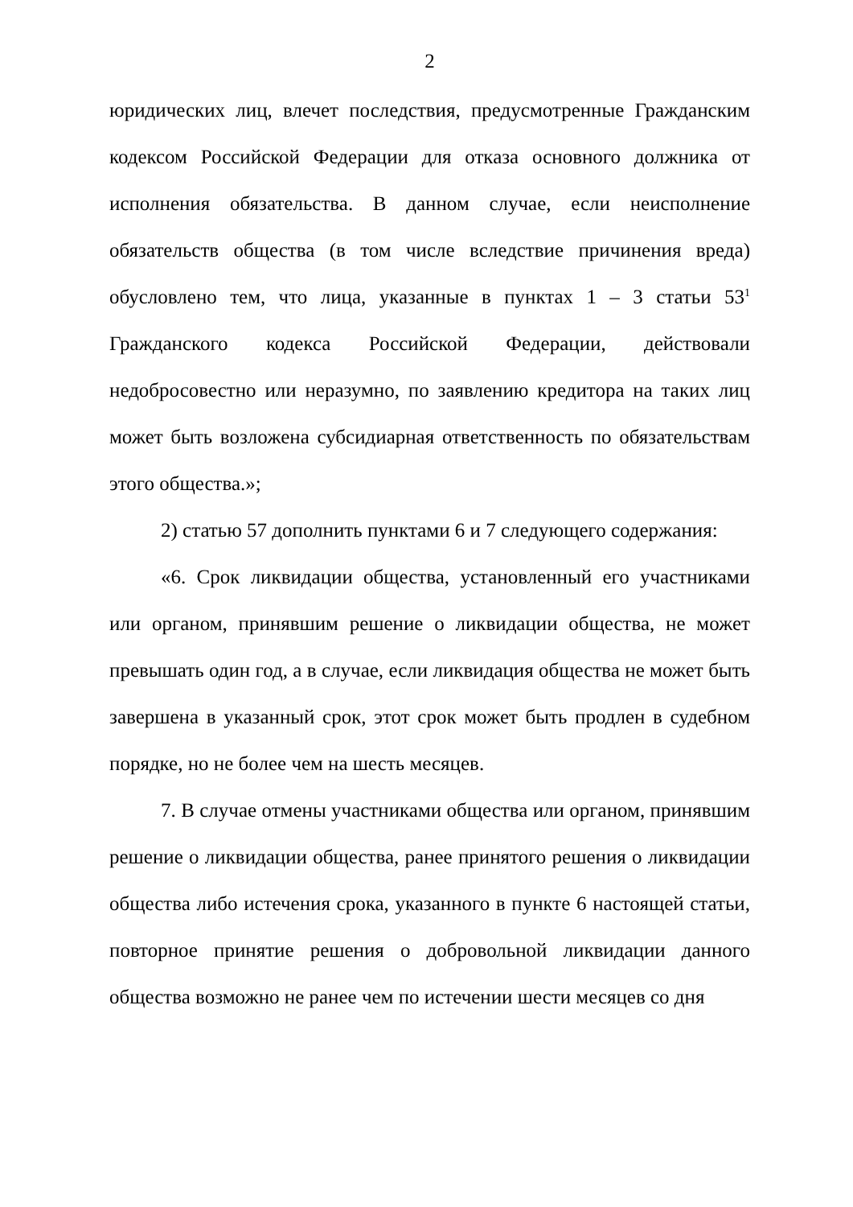2
юридических лиц, влечет последствия, предусмотренные Гражданским кодексом Российской Федерации для отказа основного должника от исполнения обязательства. В данном случае, если неисполнение обязательств общества (в том числе вследствие причинения вреда) обусловлено тем, что лица, указанные в пунктах 1 – 3 статьи 53<sup>1</sup> Гражданского кодекса Российской Федерации, действовали недобросовестно или неразумно, по заявлению кредитора на таких лиц может быть возложена субсидиарная ответственность по обязательствам этого общества.»;
2) статью 57 дополнить пунктами 6 и 7 следующего содержания:
«6. Срок ликвидации общества, установленный его участниками или органом, принявшим решение о ликвидации общества, не может превышать один год, а в случае, если ликвидация общества не может быть завершена в указанный срок, этот срок может быть продлен в судебном порядке, но не более чем на шесть месяцев.
7. В случае отмены участниками общества или органом, принявшим решение о ликвидации общества, ранее принятого решения о ликвидации общества либо истечения срока, указанного в пункте 6 настоящей статьи, повторное принятие решения о добровольной ликвидации данного общества возможно не ранее чем по истечении шести месяцев со дня